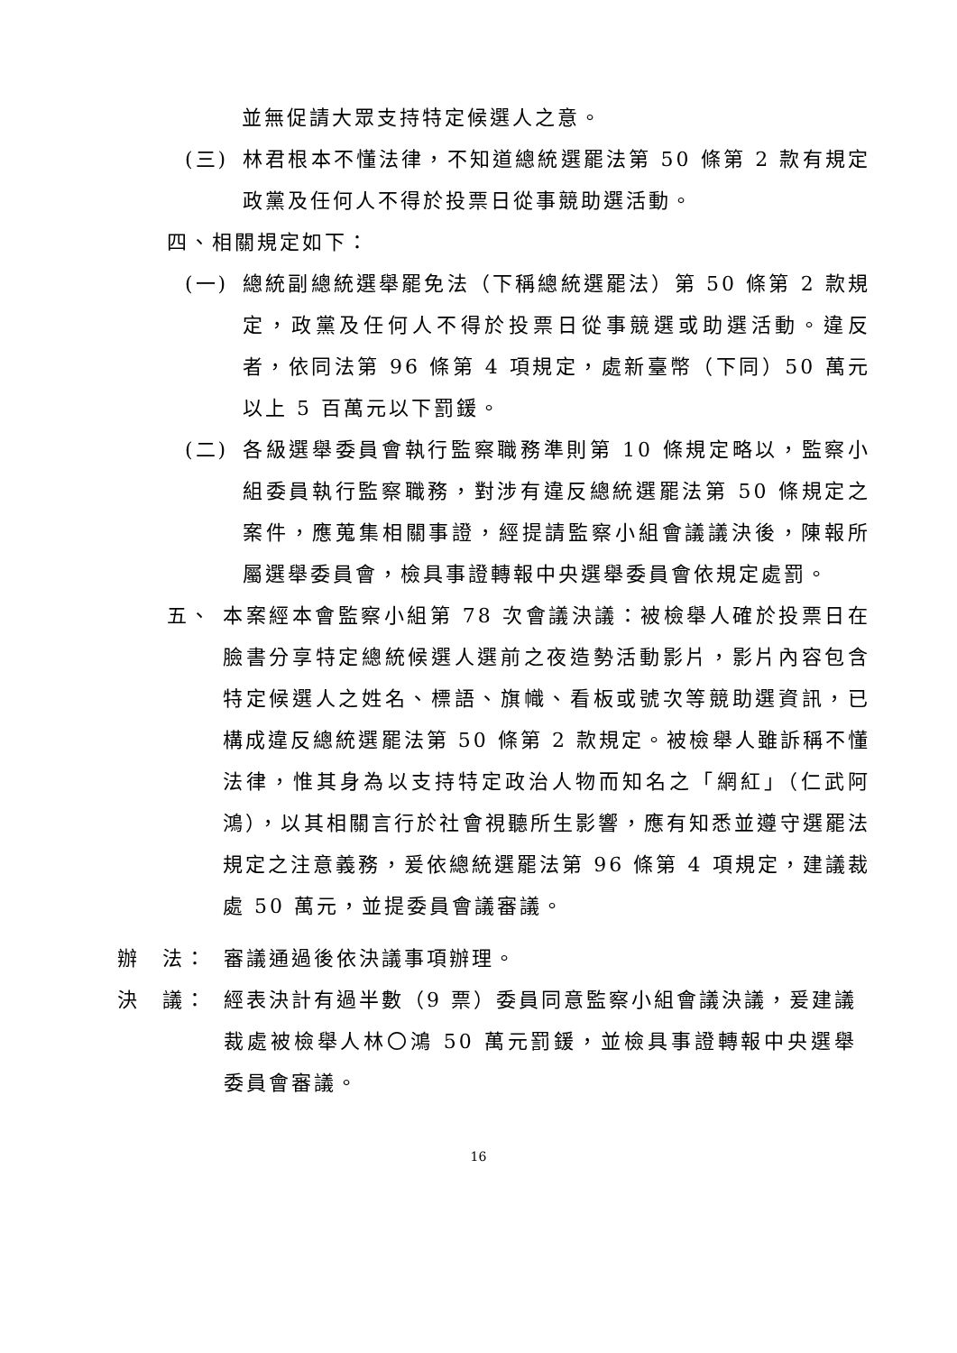並無促請大眾支持特定候選人之意。
(三) 林君根本不懂法律，不知道總統選罷法第 50 條第 2 款有規定政黨及任何人不得於投票日從事競助選活動。
四、相關規定如下：
(一) 總統副總統選舉罷免法（下稱總統選罷法）第 50 條第 2 款規定，政黨及任何人不得於投票日從事競選或助選活動。違反者，依同法第 96 條第 4 項規定，處新臺幣（下同）50 萬元以上 5 百萬元以下罰鍰。
(二) 各級選舉委員會執行監察職務準則第 10 條規定略以，監察小組委員執行監察職務，對涉有違反總統選罷法第 50 條規定之案件，應蒐集相關事證，經提請監察小組會議議決後，陳報所屬選舉委員會，檢具事證轉報中央選舉委員會依規定處罰。
五、 本案經本會監察小組第 78 次會議決議：被檢舉人確於投票日在臉書分享特定總統候選人選前之夜造勢活動影片，影片內容包含特定候選人之姓名、標語、旗幟、看板或號次等競助選資訊，已構成違反總統選罷法第 50 條第 2 款規定。被檢舉人雖訴稱不懂法律，惟其身為以支持特定政治人物而知名之「網紅」（仁武阿鴻），以其相關言行於社會視聽所生影響，應有知悉並遵守選罷法規定之注意義務，爰依總統選罷法第 96 條第 4 項規定，建議裁處 50 萬元，並提委員會議審議。
辦　法： 審議通過後依決議事項辦理。
決　議： 經表決計有過半數（9 票）委員同意監察小組會議決議，爰建議裁處被檢舉人林〇鴻 50 萬元罰鍰，並檢具事證轉報中央選舉委員會審議。
16